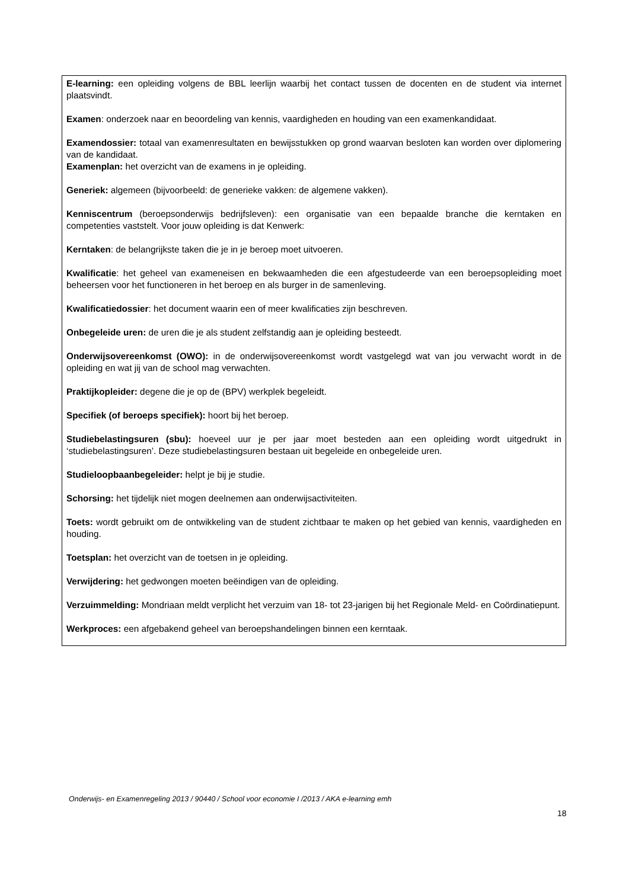E-learning: een opleiding volgens de BBL leerlijn waarbij het contact tussen de docenten en de student via internet plaatsvindt.
Examen: onderzoek naar en beoordeling van kennis, vaardigheden en houding van een examenkandidaat.
Examendossier: totaal van examenresultaten en bewijsstukken op grond waarvan besloten kan worden over diplomering van de kandidaat.
Examenplan: het overzicht van de examens in je opleiding.
Generiek: algemeen (bijvoorbeeld: de generieke vakken: de algemene vakken).
Kenniscentrum (beroepsonderwijs bedrijfsleven): een organisatie van een bepaalde branche die kerntaken en competenties vaststelt. Voor jouw opleiding is dat Kenwerk:
Kerntaken: de belangrijkste taken die je in je beroep moet uitvoeren.
Kwalificatie: het geheel van exameneisen en bekwaamheden die een afgestudeerde van een beroepsopleiding moet beheersen voor het functioneren in het beroep en als burger in de samenleving.
Kwalificatiedossier: het document waarin een of meer kwalificaties zijn beschreven.
Onbegeleide uren: de uren die je als student zelfstandig aan je opleiding besteedt.
Onderwijsovereenkomst (OWO): in de onderwijsovereenkomst wordt vastgelegd wat van jou verwacht wordt in de opleiding en wat jij van de school mag verwachten.
Praktijkopleider: degene die je op de (BPV) werkplek begeleidt.
Specifiek (of beroeps specifiek): hoort bij het beroep.
Studiebelastingsuren (sbu): hoeveel uur je per jaar moet besteden aan een opleiding wordt uitgedrukt in ‘studiebelastingsuren’. Deze studiebelastingsuren bestaan uit begeleide en onbegeleide uren.
Studieloopbaanbegeleider: helpt je bij je studie.
Schorsing: het tijdelijk niet mogen deelnemen aan onderwijsactiviteiten.
Toets: wordt gebruikt om de ontwikkeling van de student zichtbaar te maken op het gebied van kennis, vaardigheden en houding.
Toetsplan: het overzicht van de toetsen in je opleiding.
Verwijdering: het gedwongen moeten beëindigen van de opleiding.
Verzuimmelding: Mondriaan meldt verplicht het verzuim van 18- tot 23-jarigen bij het Regionale Meld- en Coördinatiepunt.
Werkproces: een afgebakend geheel van beroepshandelingen binnen een kerntaak.
Onderwijs- en Examenregeling 2013 / 90440 / School voor economie I /2013 / AKA e-learning emh
18